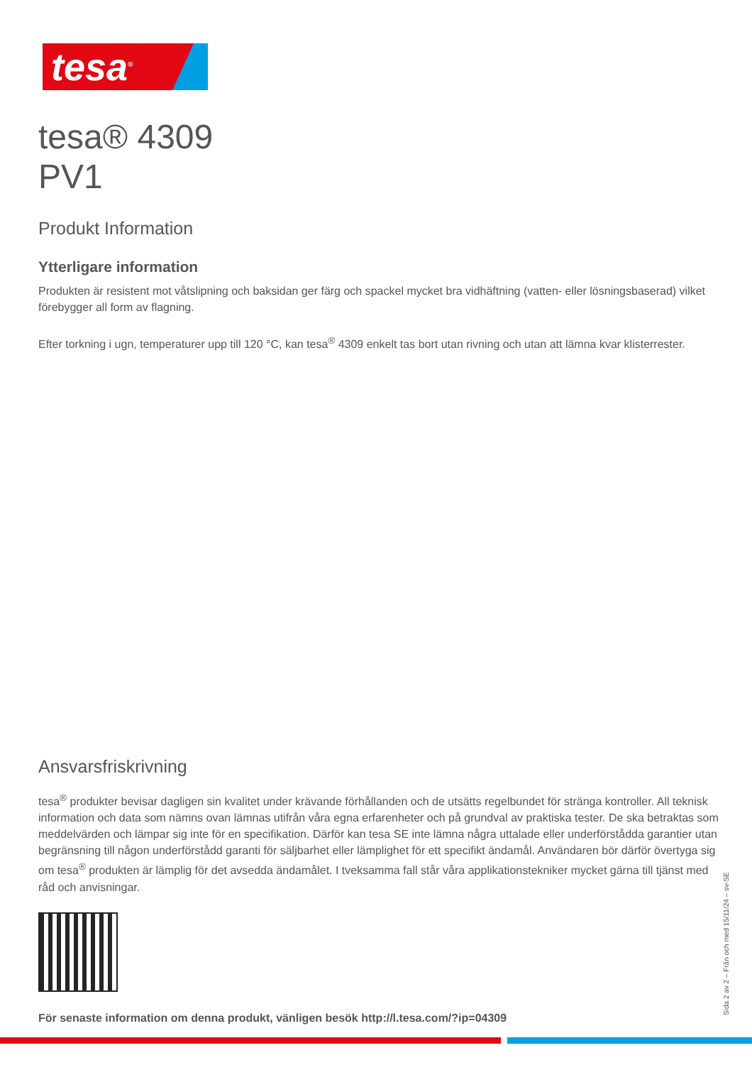tesa<sup>®</sup>
tesa® 4309
PV1
Produkt Information
Ytterligare information
Produkten är resistent mot våtslipning och baksidan ger färg och spackel mycket bra vidhäftning (vatten- eller lösningsbaserad) vilket förebygger all form av flagning.
Efter torkning i ugn, temperaturer upp till 120 °C, kan tesa<sup>®</sup> 4309 enkelt tas bort utan rivning och utan att lämna kvar klisterrester.
Ansvarsfriskrivning
tesa<sup>®</sup> produkter bevisar dagligen sin kvalitet under krävande förhållanden och de utsätts regelbundet för stränga kontroller. All teknisk information och data som nämns ovan lämnas utifrån våra egna erfarenheter och på grundval av praktiska tester. De ska betraktas som meddelvärden och lämpar sig inte för en specifikation. Därför kan tesa SE inte lämna några uttalade eller underförstådda garantier utan begränsning till någon underförstådd garanti för säljbarhet eller lämplighet för ett specifikt ändamål. Användaren bör därför övertyga sig om tesa<sup>®</sup> produkten är lämplig för det avsedda ändamålet. I tveksamma fall står våra applikationstekniker mycket gärna till tjänst med råd och anvisningar.
För senaste information om denna produkt, vänligen besök http://l.tesa.com/?ip=04309
Sida 2 av 2 – Från och med 15/11/24 – sv-SE